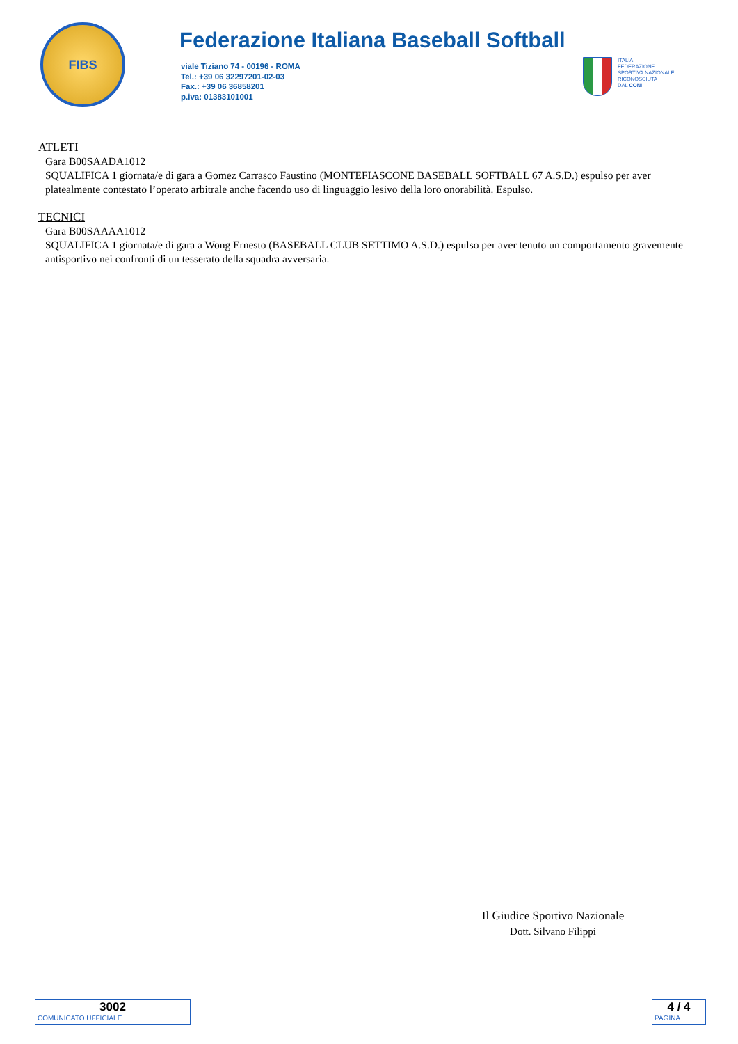FIBS
Federazione Italiana Baseball Softball
viale Tiziano 74 - 00196 - ROMA
Tel.: +39 06 32297201-02-03
Fax.: +39 06 36858201
p.iva: 01383101001
ITALIA
FEDERAZIONE
SPORTIVA NAZIONALE
RICONOSCIUTA
DAL CONI
ATLETI
Gara B00SAADA1012
SQUALIFICA 1 giornata/e di gara a Gomez Carrasco Faustino (MONTEFIASCONE BASEBALL SOFTBALL 67 A.S.D.) espulso per aver platealmente contestato l’operato arbitrale anche facendo uso di linguaggio lesivo della loro onorabilità. Espulso.
TECNICI
Gara B00SAAAA1012
SQUALIFICA 1 giornata/e di gara a Wong Ernesto (BASEBALL CLUB SETTIMO A.S.D.) espulso per aver tenuto un comportamento gravemente antisportivo nei confronti di un tesserato della squadra avversaria.
Il Giudice Sportivo Nazionale
Dott. Silvano Filippi
3002
COMUNICATO UFFICIALE
4 / 4
PAGINA